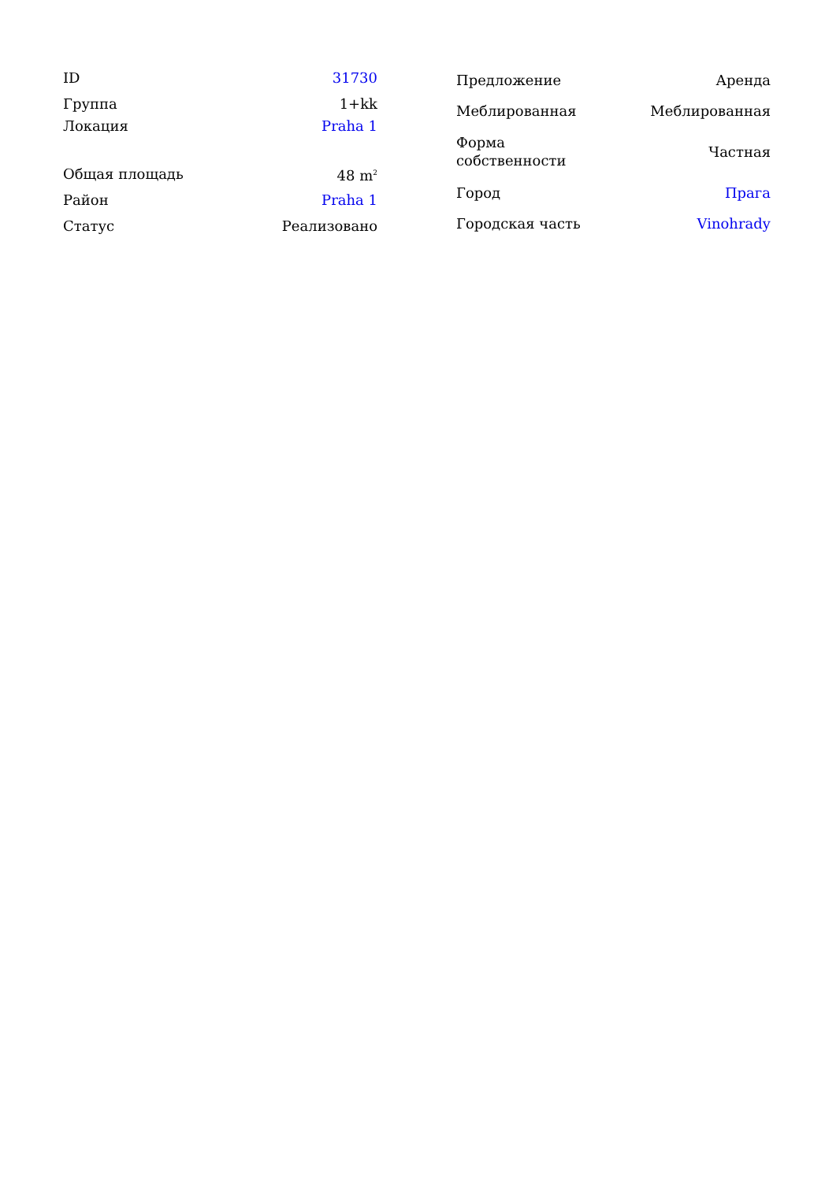| ID | 31730 |
| Группа | 1+kk |
| Локация | Praha 1 |
| Общая площадь | 48 m<sup>2</sup> |
| Район | Praha 1 |
| Статус | Реализовано |
| Предложение | Аренда |
| Меблированная | Меблированная |
| Форма собственности | Частная |
| Город | Прага |
| Городская часть | Vinohrady |